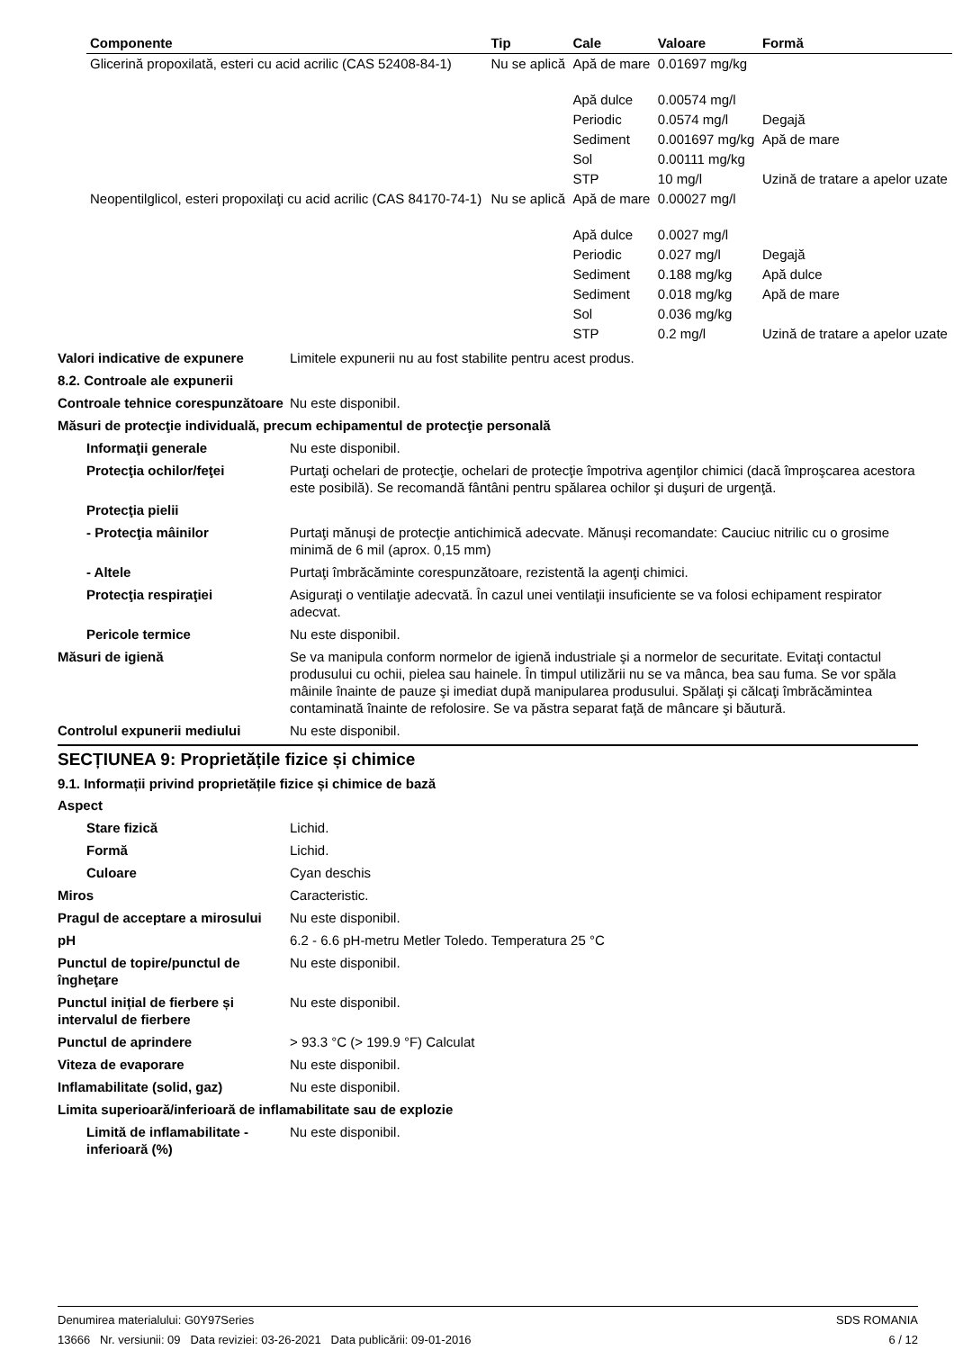| Componente | Tip | Cale | Valoare | Formă |
| --- | --- | --- | --- | --- |
| Glicerină propoxilată, esteri cu acid acrilic (CAS 52408-84-1) | Nu se aplică | Apă de mare | 0.01697 mg/kg | |
| | | Apă dulce | 0.00574 mg/l | |
| | | Periodic | 0.0574 mg/l | Degajă |
| | | Sediment | 0.001697 mg/kg | Apă de mare |
| | | Sol | 0.00111 mg/kg | |
| | | STP | 10 mg/l | Uzină de tratare a apelor uzate |
| Neopentilglicol, esteri propoxilaţi cu acid acrilic (CAS 84170-74-1) | Nu se aplică | Apă de mare | 0.00027 mg/l | |
| | | Apă dulce | 0.0027 mg/l | |
| | | Periodic | 0.027 mg/l | Degajă |
| | | Sediment | 0.188 mg/kg | Apă dulce |
| | | Sediment | 0.018 mg/kg | Apă de mare |
| | | Sol | 0.036 mg/kg | |
| | | STP | 0.2 mg/l | Uzină de tratare a apelor uzate |
Valori indicative de expunere
Limitele expunerii nu au fost stabilite pentru acest produs.
8.2. Controale ale expunerii
Controale tehnice corespunzătoare
Nu este disponibil.
Măsuri de protecţie individuală, precum echipamentul de protecţie personală
Informaţii generale Nu este disponibil.
Protecţia ochilor/feţei Purtaţi ochelari de protecţie, ochelari de protecţie împotriva agenţilor chimici (dacă împroşcarea acestora este posibilă). Se recomandă fântâni pentru spălarea ochilor şi duşuri de urgenţă.
Protecţia pielii
- Protecţia mâinilor Purtaţi mănuşi de protecţie antichimică adecvate. Mănuși recomandate: Cauciuc nitrilic cu o grosime minimă de 6 mil (aprox. 0,15 mm)
- Altele Purtaţi îmbrăcăminte corespunzătoare, rezistentă la agenţi chimici.
Protecţia respiraţiei Asiguraţi o ventilaţie adecvată. În cazul unei ventilaţii insuficiente se va folosi echipament respirator adecvat.
Pericole termice Nu este disponibil.
Măsuri de igienă Se va manipula conform normelor de igienă industriale şi a normelor de securitate. Evitaţi contactul produsului cu ochii, pielea sau hainele. În timpul utilizării nu se va mânca, bea sau fuma. Se vor spăla mâinile înainte de pauze şi imediat după manipularea produsului. Spălaţi şi călcaţi îmbrăcămintea contaminată înainte de refolosire. Se va păstra separat faţă de mâncare şi băutură.
Controlul expunerii mediului Nu este disponibil.
SECȚIUNEA 9: Proprietățile fizice și chimice
9.1. Informații privind proprietățile fizice și chimice de bază
Aspect
Stare fizică Lichid.
Formă Lichid.
Culoare Cyan deschis
Miros Caracteristic.
Pragul de acceptare a mirosului
Nu este disponibil.
pH 6.2 - 6.6 pH-metru Metler Toledo. Temperatura 25 °C
Punctul de topire/punctul de îngheţare
Nu este disponibil.
Punctul inițial de fierbere și intervalul de fierbere
Nu este disponibil.
Punctul de aprindere > 93.3 °C (> 199.9 °F) Calculat
Viteza de evaporare Nu este disponibil.
Inflamabilitate (solid, gaz) Nu este disponibil.
Limita superioară/inferioară de inflamabilitate sau de explozie
Limită de inflamabilitate - inferioară (%)
Nu este disponibil.
Denumirea materialului: G0Y97Series
13666 Nr. versiunii: 09 Data reviziei: 03-26-2021 Data publicării: 09-01-2016
SDS ROMANIA
6 / 12